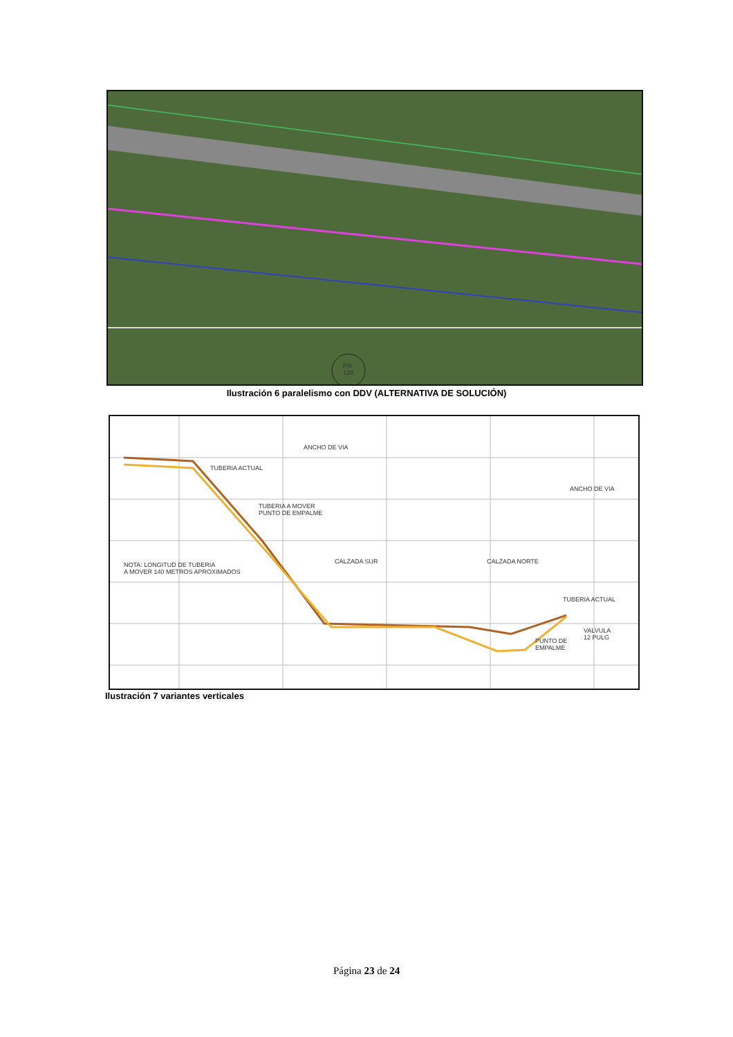PR
128
Ilustración 6 paralelismo con DDV (ALTERNATIVA DE SOLUCIÓN)
ANCHO DE VIA
TUBERIA ACTUAL
TUBERIA A MOVER
PUNTO DE EMPALME
NOTA: LONGITUD DE TUBERIA
A MOVER 140 METROS APROXIMADOS
CALZADA SUR CALZADA NORTE
ANCHO DE VIA
TUBERIA ACTUAL
VALVULA
12 PULG
PUNTO DE
EMPALME
Ilustración 7 variantes verticales
Página 23 de 24